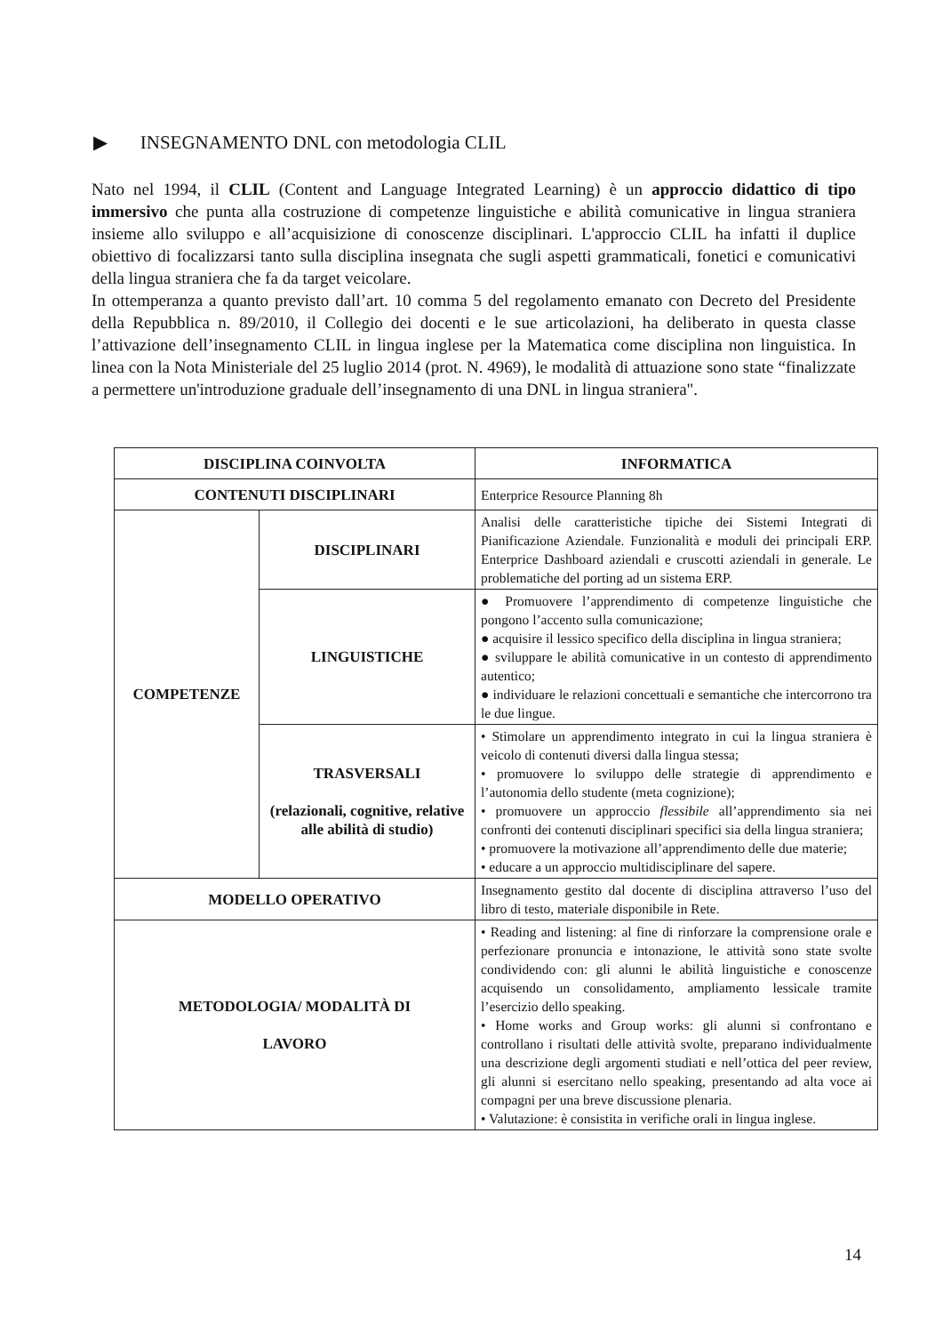▶ INSEGNAMENTO DNL con metodologia CLIL
Nato nel 1994, il CLIL (Content and Language Integrated Learning) è un approccio didattico di tipo immersivo che punta alla costruzione di competenze linguistiche e abilità comunicative in lingua straniera insieme allo sviluppo e all’acquisizione di conoscenze disciplinari. L'approccio CLIL ha infatti il duplice obiettivo di focalizzarsi tanto sulla disciplina insegnata che sugli aspetti grammaticali, fonetici e comunicativi della lingua straniera che fa da target veicolare.
In ottemperanza a quanto previsto dall’art. 10 comma 5 del regolamento emanato con Decreto del Presidente della Repubblica n. 89/2010, il Collegio dei docenti e le sue articolazioni, ha deliberato in questa classe l’attivazione dell’insegnamento CLIL in lingua inglese per la Matematica come disciplina non linguistica. In linea con la Nota Ministeriale del 25 luglio 2014 (prot. N. 4969), le modalità di attuazione sono state “finalizzate a permettere un'introduzione graduale dell’insegnamento di una DNL in lingua straniera".
| DISCIPLINA COINVOLTA | | INFORMATICA |
| CONTENUTI DISCIPLINARI | | Enterprice Resource Planning 8h |
| COMPETENZE | DISCIPLINARI | Analisi delle caratteristiche tipiche dei Sistemi Integrati di Pianificazione Aziendale. Funzionalità e moduli dei principali ERP. Enterprice Dashboard aziendali e cruscotti aziendali in generale. Le problematiche del porting ad un sistema ERP. |
| | LINGUISTICHE | ● Promuovere l’apprendimento di competenze linguistiche che pongono l’accento sulla comunicazione; ● acquisire il lessico specifico della disciplina in lingua straniera; ● sviluppare le abilità comunicative in un contesto di apprendimento autentico; ● individuare le relazioni concettuali e semantiche che intercorrono tra le due lingue. |
| | TRASVERSALI (relazionali, cognitive, relative alle abilità di studio) | • Stimolare un apprendimento integrato in cui la lingua straniera è veicolo di contenuti diversi dalla lingua stessa; • promuovere lo sviluppo delle strategie di apprendimento e l’autonomia dello studente (meta cognizione); • promuovere un approccio flessibile all’apprendimento sia nei confronti dei contenuti disciplinari specifici sia della lingua straniera; • promuovere la motivazione all’apprendimento delle due materie; • educare a un approccio multidisciplinare del sapere. |
| MODELLO OPERATIVO | | Insegnamento gestito dal docente di disciplina attraverso l’uso del libro di testo, materiale disponibile in Rete. |
| METODOLOGIA/ MODALITÀ DI LAVORO | | • Reading and listening: al fine di rinforzare la comprensione orale e perfezionare pronuncia e intonazione, le attività sono state svolte condividendo con: gli alunni le abilità linguistiche e conoscenze acquisendo un consolidamento, ampliamento lessicale tramite l’esercizio dello speaking. • Home works and Group works: gli alunni si confrontano e controllano i risultati delle attività svolte, preparano individualmente una descrizione degli argomenti studiati e nell’ottica del peer review, gli alunni si esercitano nello speaking, presentando ad alta voce ai compagni per una breve discussione plenaria. • Valutazione: è consistita in verifiche orali in lingua inglese. |
14